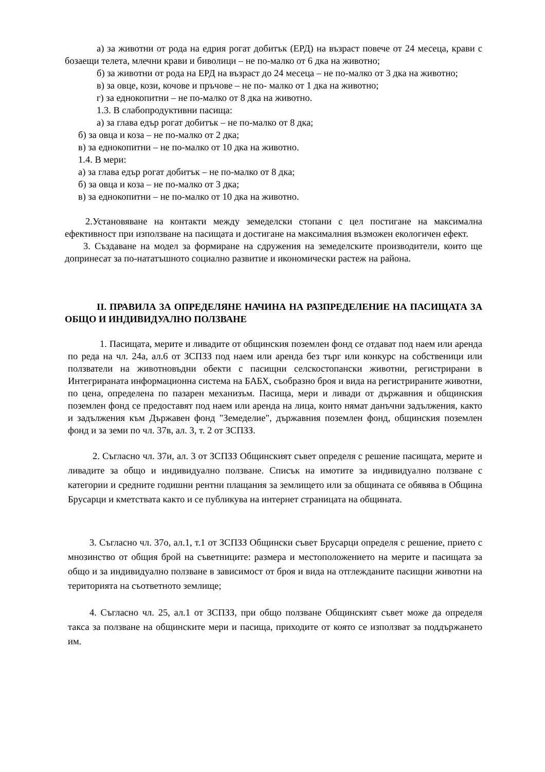а) за животни от рода на едрия рогат добитък (ЕРД) на възраст повече от 24 месеца, крави с бозаещи телета, млечни крави и биволици – не по-малко от 6 дка на животно;
б) за животни от рода на ЕРД на възраст до 24 месеца – не по-малко от 3 дка на животно;
в) за овце, кози, кочове и пръчове – не по- малко от 1 дка на животно;
г) за еднокопитни – не по-малко от 8 дка на животно.
1.3. В слабопродуктивни пасища:
а) за глава едър рогат добитък – не по-малко от 8 дка;
б) за овца и коза – не по-малко от 2 дка;
в) за еднокопитни – не по-малко от 10 дка на животно.
1.4. В мери:
а) за глава едър рогат добитък – не по-малко от 8 дка;
б) за овца и коза – не по-малко от 3 дка;
в) за еднокопитни – не по-малко от 10 дка на животно.
2.Установяване на контакти между земеделски стопани с цел постигане на максимална ефективност при използване на пасищата и достигане на максималния възможен екологичен ефект.
3. Създаване на модел за формиране на сдружения на земеделските производители, които ще допринесат за по-нататъшното социално развитие и икономически растеж на района.
II. ПРАВИЛА ЗА ОПРЕДЕЛЯНЕ НАЧИНА НА РАЗПРЕДЕЛЕНИЕ НА ПАСИЩАТА ЗА ОБЩО И ИНДИВИДУАЛНО ПОЛЗВАНЕ
1. Пасищата, мерите и ливадите от общинския поземлен фонд се отдават под наем или аренда по реда на чл. 24а, ал.6 от ЗСПЗЗ под наем или аренда без търг или конкурс на собственици или ползватели на животновъдни обекти с пасищни селскостопански животни, регистрирани в Интегрираната информационна система на БАБХ, съобразно броя и вида на регистрираните животни, по цена, определена по пазарен механизъм. Пасища, мери и ливади от държавния и общинския поземлен фонд се предоставят под наем или аренда на лица, които нямат данъчни задължения, както и задължения към Държавен фонд "Земеделие", държавния поземлен фонд, общинския поземлен фонд и за земи по чл. 37в, ал. 3, т. 2 от ЗСПЗЗ.
2. Съгласно чл. 37и, ал. 3 от ЗСПЗЗ Общинският съвет определя с решение пасищата, мерите и ливадите за общо и индивидуално ползване. Списък на имотите за индивидуално ползване с категории и средните годишни рентни плащания за землището или за общината се обявява в Община Брусарци и кметствата както и се публикува на интернет страницата на общината.
3. Съгласно чл. 37о, ал.1, т.1 от ЗСПЗЗ Общински съвет Брусарци определя с решение, прието с мнозинство от общия брой на съветниците: размера и местоположението на мерите и пасищата за общо и за индивидуално ползване в зависимост от броя и вида на отглежданите пасищни животни на територията на съответното землище;
4. Съгласно чл. 25, ал.1 от ЗСПЗЗ, при общо ползване Общинският съвет може да определя такса за ползване на общинските мери и пасища, приходите от която се използват за поддържането им.